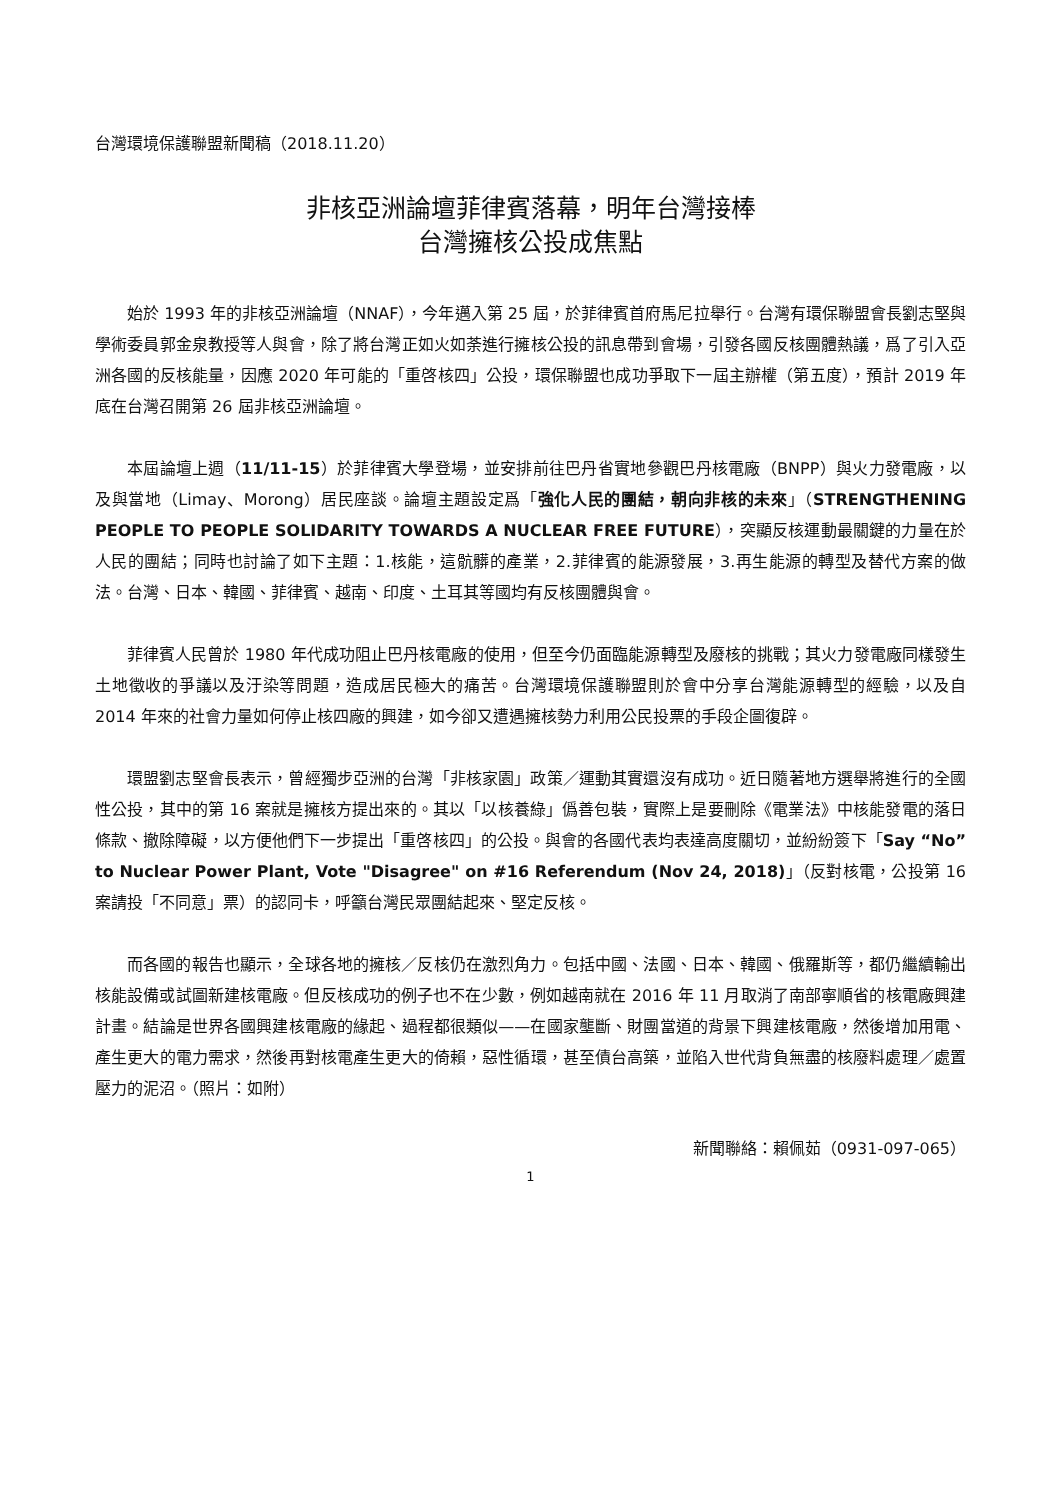台灣環境保護聯盟新聞稿（2018.11.20）
非核亞洲論壇菲律賓落幕，明年台灣接棒
台灣擁核公投成焦點
始於 1993 年的非核亞洲論壇（NNAF），今年邁入第 25 屆，於菲律賓首府馬尼拉舉行。台灣有環保聯盟會長劉志堅與學術委員郭金泉教授等人與會，除了將台灣正如火如荼進行擁核公投的訊息帶到會場，引發各國反核團體熱議，爲了引入亞洲各國的反核能量，因應 2020 年可能的「重啓核四」公投，環保聯盟也成功爭取下一屆主辦權（第五度），預計 2019 年底在台灣召開第 26 屆非核亞洲論壇。
本屆論壇上週（11/11-15）於菲律賓大學登場，並安排前往巴丹省實地參觀巴丹核電廠（BNPP）與火力發電廠，以及與當地（Limay、Morong）居民座談。論壇主題設定爲「強化人民的團結，朝向非核的未來」（STRENGTHENING PEOPLE TO PEOPLE SOLIDARITY TOWARDS A NUCLEAR FREE FUTURE），突顯反核運動最關鍵的力量在於人民的團結；同時也討論了如下主題：1.核能，這骯髒的產業，2.菲律賓的能源發展，3.再生能源的轉型及替代方案的做法。台灣、日本、韓國、菲律賓、越南、印度、土耳其等國均有反核團體與會。
菲律賓人民曾於 1980 年代成功阻止巴丹核電廠的使用，但至今仍面臨能源轉型及廢核的挑戰；其火力發電廠同樣發生土地徵收的爭議以及汙染等問題，造成居民極大的痛苦。台灣環境保護聯盟則於會中分享台灣能源轉型的經驗，以及自 2014 年來的社會力量如何停止核四廠的興建，如今卻又遭遇擁核勢力利用公民投票的手段企圖復辟。
環盟劉志堅會長表示，曾經獨步亞洲的台灣「非核家園」政策／運動其實還沒有成功。近日隨著地方選舉將進行的全國性公投，其中的第 16 案就是擁核方提出來的。其以「以核養綠」僞善包裝，實際上是要刪除《電業法》中核能發電的落日條款、撤除障礙，以方便他們下一步提出「重啓核四」的公投。與會的各國代表均表達高度關切，並紛紛簽下「Say “No” to Nuclear Power Plant, Vote "Disagree" on #16 Referendum (Nov 24, 2018)」（反對核電，公投第 16 案請投「不同意」票）的認同卡，呼籲台灣民眾團結起來、堅定反核。
而各國的報告也顯示，全球各地的擁核／反核仍在激烈角力。包括中國、法國、日本、韓國、俄羅斯等，都仍繼續輸出核能設備或試圖新建核電廠。但反核成功的例子也不在少數，例如越南就在 2016 年 11 月取消了南部寧順省的核電廠興建計畫。結論是世界各國興建核電廠的緣起、過程都很類似——在國家壟斷、財團當道的背景下興建核電廠，然後增加用電、產生更大的電力需求，然後再對核電產生更大的倚賴，惡性循環，甚至債台高築，並陷入世代背負無盡的核廢料處理／處置壓力的泥沼。（照片：如附）
新聞聯絡：賴佩茹（0931-097-065）
1